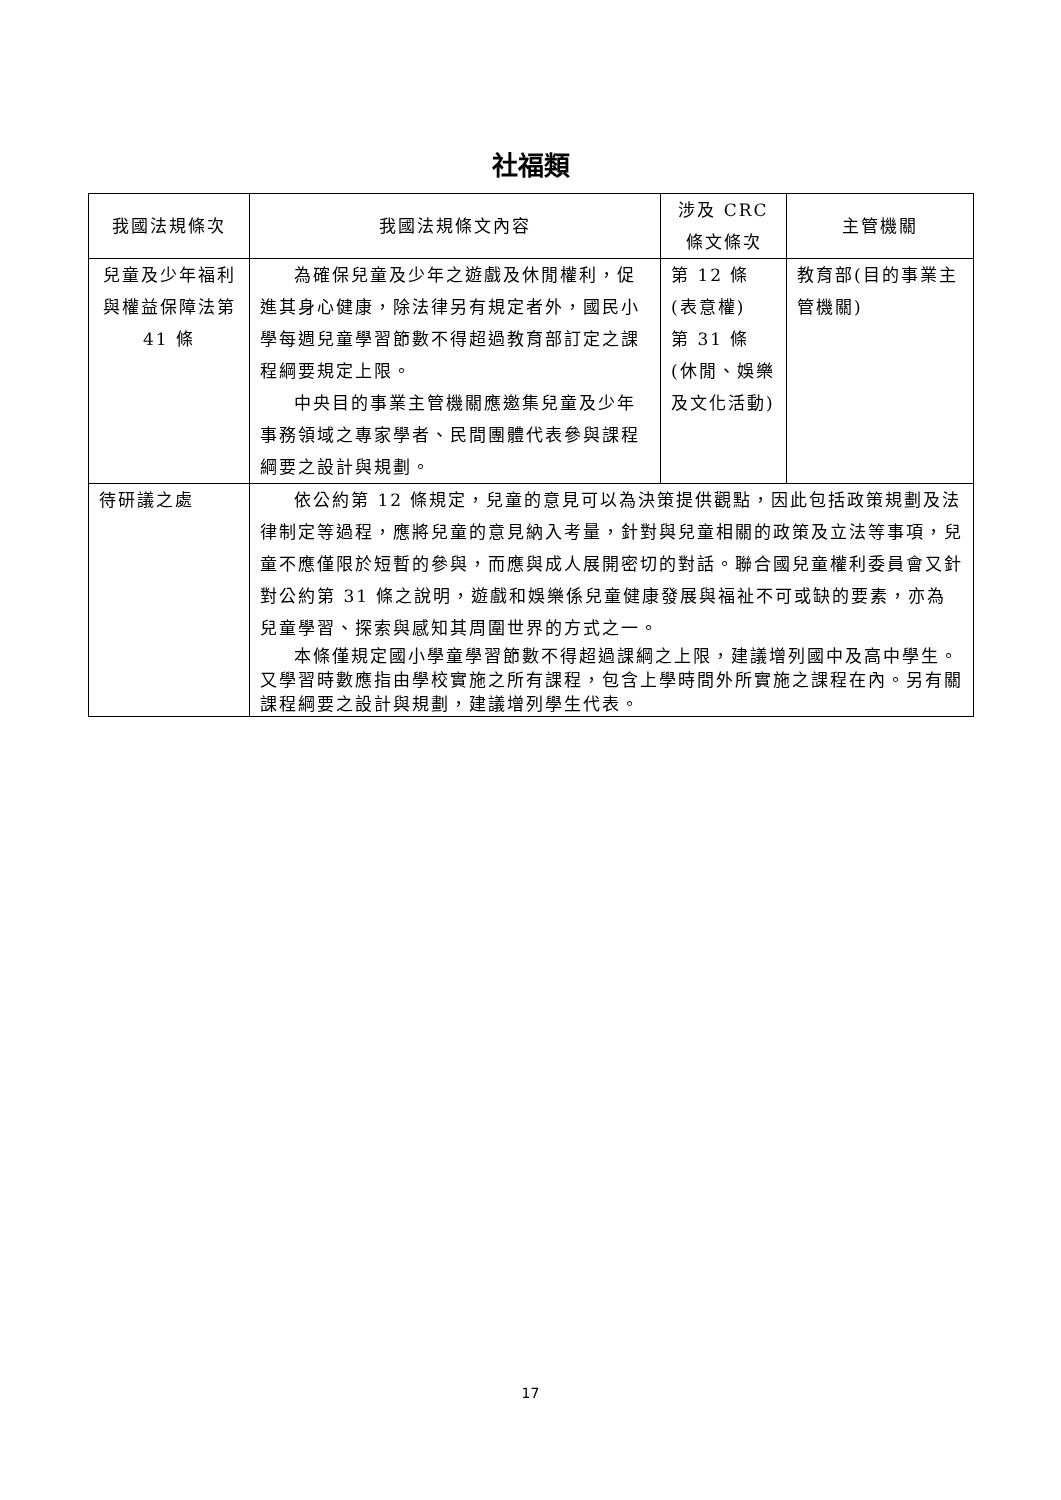社福類
| 我國法規條次 | 我國法規條文內容 | 涉及 CRC 條文條次 | 主管機關 |
| --- | --- | --- | --- |
| 兒童及少年福利與權益保障法第 41 條 | 為確保兒童及少年之遊戲及休閒權利，促進其身心健康，除法律另有規定者外，國民小學每週兒童學習節數不得超過教育部訂定之課程綱要規定上限。 中央目的事業主管機關應邀集兒童及少年事務領域之專家學者、民間團體代表參與課程綱要之設計與規劃。 | 第 12 條(表意權) 第 31 條(休閒、娛樂及文化活動) | 教育部(目的事業主管機關) |
| 待研議之處 | 依公約第 12 條規定，兒童的意見可以為決策提供觀點，因此包括政策規劃及法律制定等過程，應將兒童的意見納入考量，針對與兒童相關的政策及立法等事項，兒童不應僅限於短暫的參與，而應與成人展開密切的對話。聯合國兒童權利委員會又針對公約第 31 條之說明，遊戲和娛樂係兒童健康發展與福祉不可或缺的要素，亦為兒童學習、探索與感知其周圍世界的方式之一。 本條僅規定國小學童學習節數不得超過課綱之上限，建議增列國中及高中學生。又學習時數應指由學校實施之所有課程，包含上學時間外所實施之課程在內。另有關課程綱要之設計與規劃，建議增列學生代表。 | | |
17